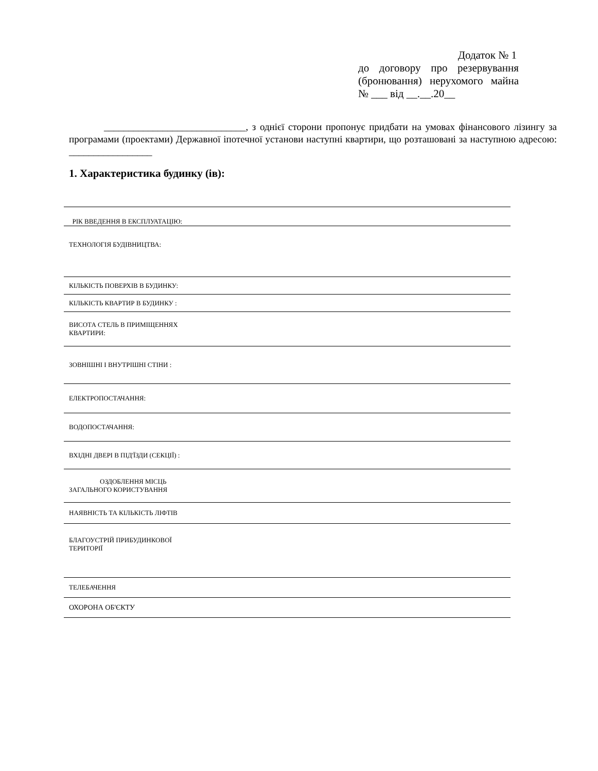Додаток № 1
до договору про резервування (бронювання) нерухомого майна № ___ від __.__.20__
_____________________________, з однієї сторони пропонує придбати на умовах фінансового лізингу за програмами (проектами) Державної іпотечної установи наступні квартири, що розташовані за наступною адресою: _________________
1. Характеристика будинку (ів):
| РІК ВВЕДЕННЯ В ЕКСПЛУАТАЦІЮ: |
| ТЕХНОЛОГІЯ БУДІВНИЦТВА: |
| КІЛЬКІСТЬ ПОВЕРХІВ В БУДИНКУ: |
| КІЛЬКІСТЬ КВАРТИР В БУДИНКУ : |
| ВИСОТА СТЕЛЬ В ПРИМІЩЕННЯХ КВАРТИРИ: |
| ЗОВНІШНІ І ВНУТРІШНІ СТІНИ : |
| ЕЛЕКТРОПОСТАЧАННЯ: |
| ВОДОПОСТАЧАННЯ: |
| ВХІДНІ ДВЕРІ В ПІД'ЇЗДИ (СЕКЦІЇ) : |
| ОЗДОБЛЕННЯ МІСЦЬ ЗАГАЛЬНОГО КОРИСТУВАННЯ |
| НАЯВНІСТЬ ТА КІЛЬКІСТЬ ЛІФТІВ |
| БЛАГОУСТРІЙ ПРИБУДИНКОВОЇ ТЕРИТОРІЇ |
| ТЕЛЕБАЧЕННЯ |
| ОХОРОНА ОБ'ЄКТУ |